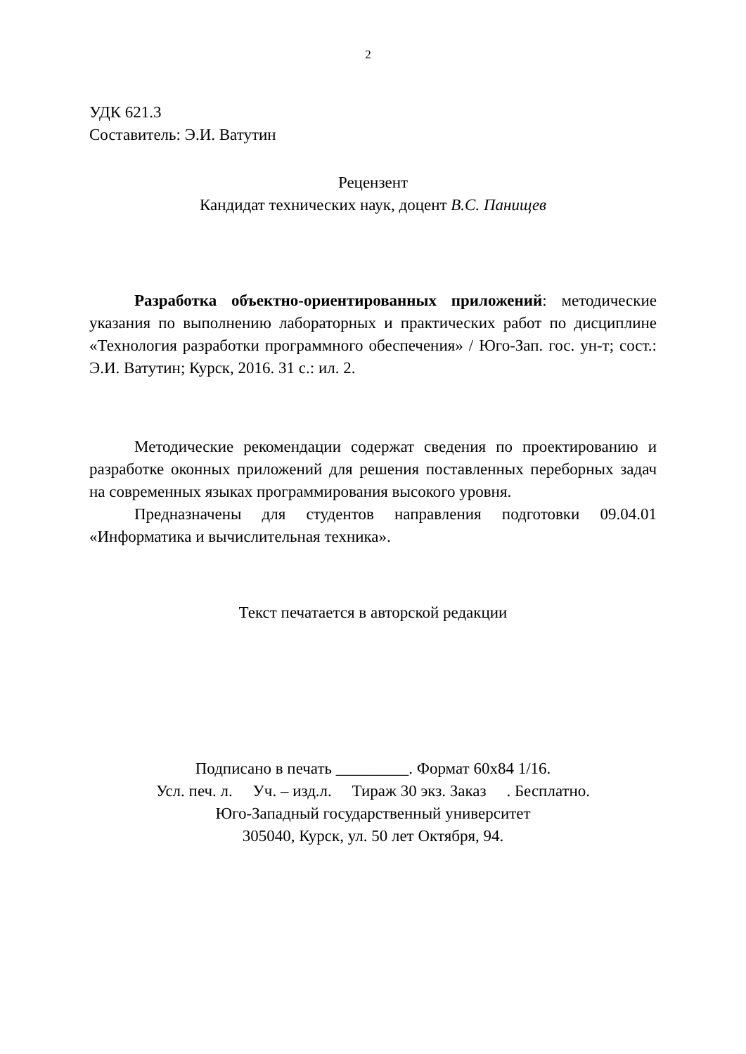2
УДК 621.3
Составитель: Э.И. Ватутин
Рецензент
Кандидат технических наук, доцент В.С. Панищев
Разработка объектно-ориентированных приложений: методические указания по выполнению лабораторных и практических работ по дисциплине «Технология разработки программного обеспечения» / Юго-Зап. гос. ун-т; сост.: Э.И. Ватутин; Курск, 2016. 31 с.: ил. 2.
Методические рекомендации содержат сведения по проектированию и разработке оконных приложений для решения поставленных переборных задач на современных языках программирования высокого уровня.
Предназначены для студентов направления подготовки 09.04.01 «Информатика и вычислительная техника».
Текст печатается в авторской редакции
Подписано в печать _________. Формат 60х84 1/16.
Усл. печ. л. Уч. – изд.л. Тираж 30 экз. Заказ . Бесплатно.
Юго-Западный государственный университет
305040, Курск, ул. 50 лет Октября, 94.